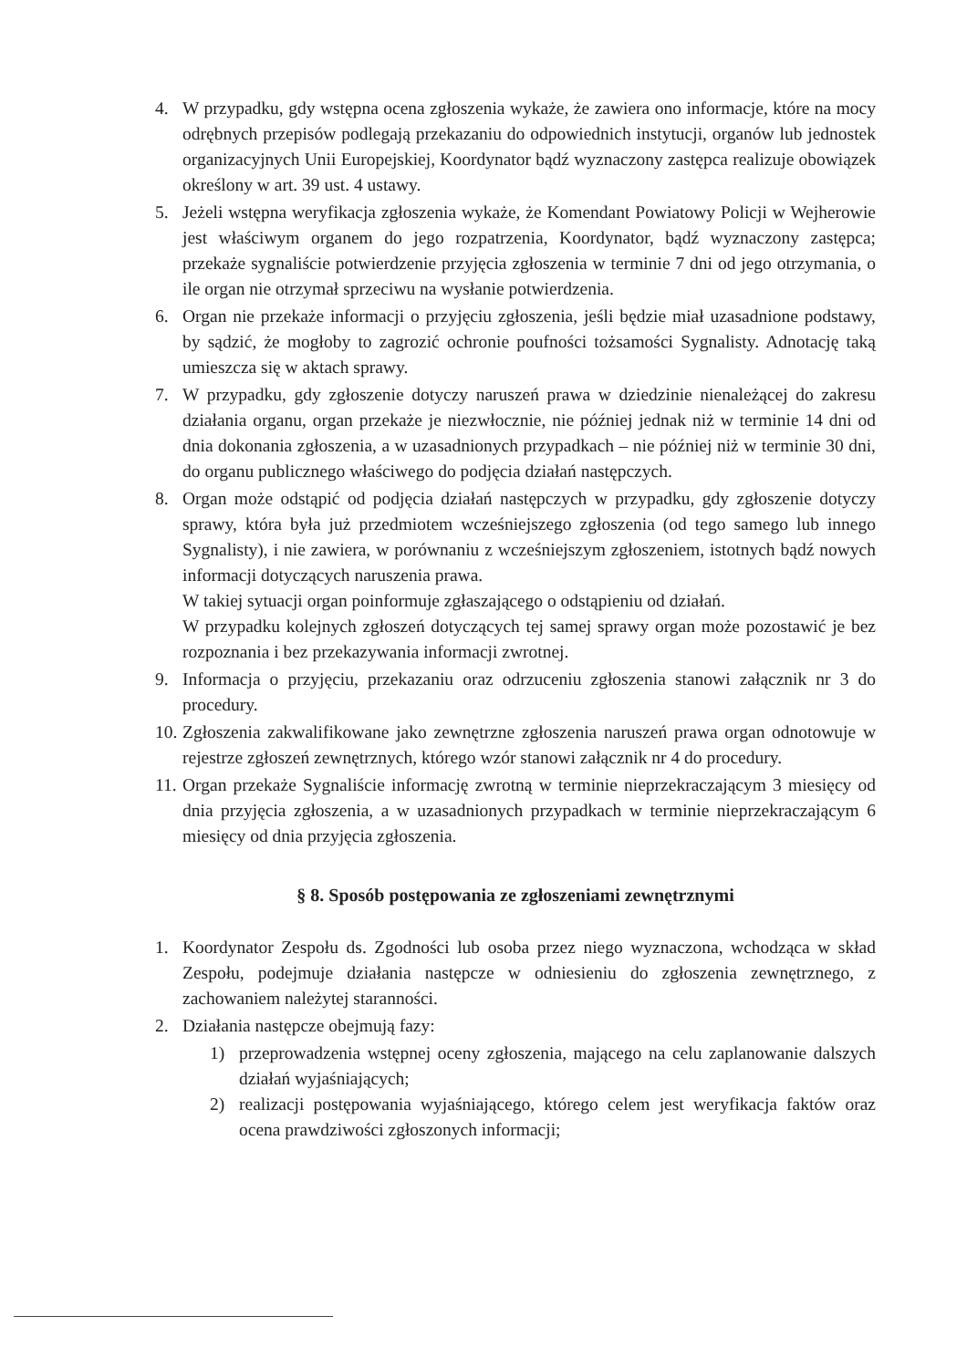4. W przypadku, gdy wstępna ocena zgłoszenia wykaże, że zawiera ono informacje, które na mocy odrębnych przepisów podlegają przekazaniu do odpowiednich instytucji, organów lub jednostek organizacyjnych Unii Europejskiej, Koordynator bądź wyznaczony zastępca realizuje obowiązek określony w art. 39 ust. 4 ustawy.
5. Jeżeli wstępna weryfikacja zgłoszenia wykaże, że Komendant Powiatowy Policji w Wejherowie jest właściwym organem do jego rozpatrzenia, Koordynator, bądź wyznaczony zastępca; przekaże sygnaliście potwierdzenie przyjęcia zgłoszenia w terminie 7 dni od jego otrzymania, o ile organ nie otrzymał sprzeciwu na wysłanie potwierdzenia.
6. Organ nie przekaże informacji o przyjęciu zgłoszenia, jeśli będzie miał uzasadnione podstawy, by sądzić, że mogłoby to zagrozić ochronie poufności tożsamości Sygnalisty. Adnotację taką umieszcza się w aktach sprawy.
7. W przypadku, gdy zgłoszenie dotyczy naruszeń prawa w dziedzinie nienależącej do zakresu działania organu, organ przekaże je niezwłocznie, nie później jednak niż w terminie 14 dni od dnia dokonania zgłoszenia, a w uzasadnionych przypadkach – nie później niż w terminie 30 dni, do organu publicznego właściwego do podjęcia działań następczych.
8. Organ może odstąpić od podjęcia działań następczych w przypadku, gdy zgłoszenie dotyczy sprawy, która była już przedmiotem wcześniejszego zgłoszenia (od tego samego lub innego Sygnalisty), i nie zawiera, w porównaniu z wcześniejszym zgłoszeniem, istotnych bądź nowych informacji dotyczących naruszenia prawa.
W takiej sytuacji organ poinformuje zgłaszającego o odstąpieniu od działań.
W przypadku kolejnych zgłoszeń dotyczących tej samej sprawy organ może pozostawić je bez rozpoznania i bez przekazywania informacji zwrotnej.
9. Informacja o przyjęciu, przekazaniu oraz odrzuceniu zgłoszenia stanowi załącznik nr 3 do procedury.
10. Zgłoszenia zakwalifikowane jako zewnętrzne zgłoszenia naruszeń prawa organ odnotowuje w rejestrze zgłoszeń zewnętrznych, którego wzór stanowi załącznik nr 4 do procedury.
11. Organ przekaże Sygnaliście informację zwrotną w terminie nieprzekraczającym 3 miesięcy od dnia przyjęcia zgłoszenia, a w uzasadnionych przypadkach w terminie nieprzekraczającym 6 miesięcy od dnia przyjęcia zgłoszenia.
§ 8. Sposób postępowania ze zgłoszeniami zewnętrznymi
1. Koordynator Zespołu ds. Zgodności lub osoba przez niego wyznaczona, wchodząca w skład Zespołu, podejmuje działania następcze w odniesieniu do zgłoszenia zewnętrznego, z zachowaniem należytej staranności.
2. Działania następcze obejmują fazy:
1) przeprowadzenia wstępnej oceny zgłoszenia, mającego na celu zaplanowanie dalszych działań wyjaśniających;
2) realizacji postępowania wyjaśniającego, którego celem jest weryfikacja faktów oraz ocena prawdziwości zgłoszonych informacji;